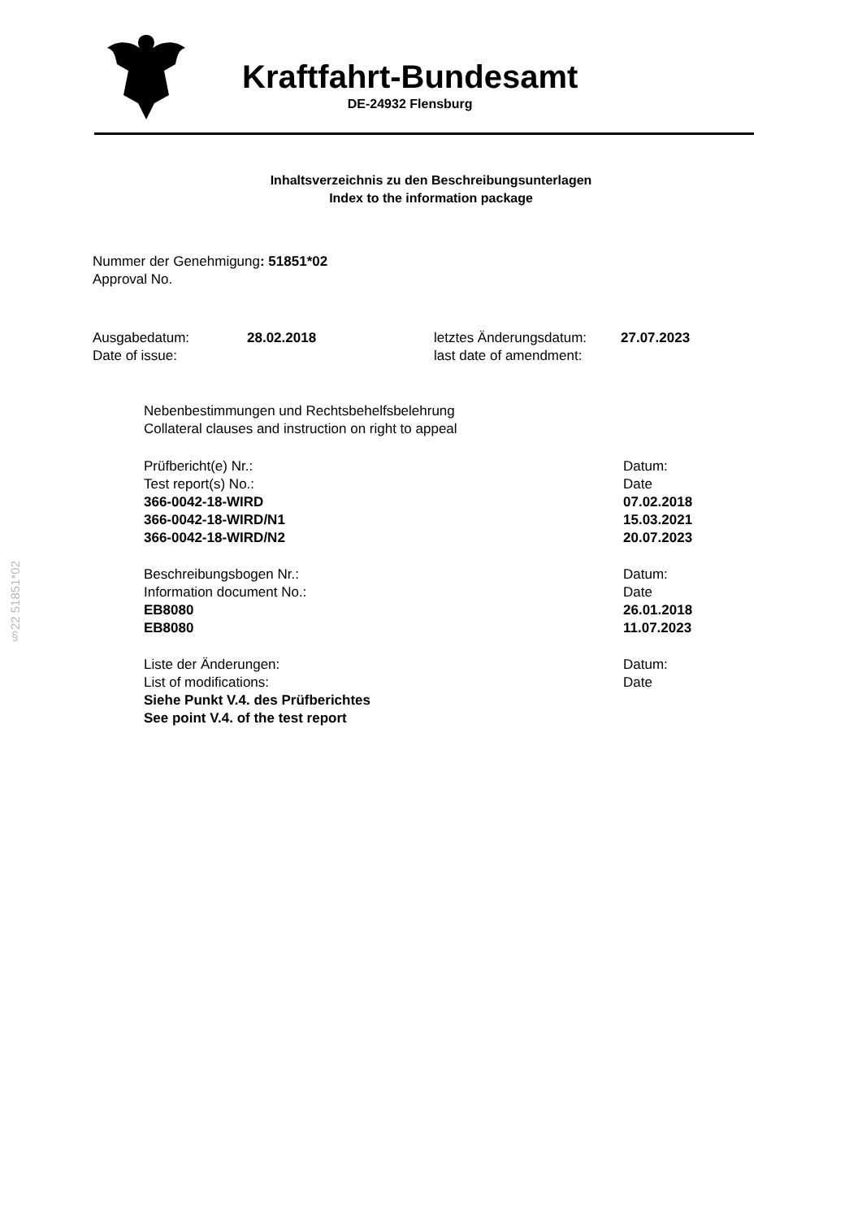Kraftfahrt-Bundesamt
DE-24932 Flensburg
Inhaltsverzeichnis zu den Beschreibungsunterlagen
Index to the information package
Nummer der Genehmigung: 51851*02
Approval No.
Ausgabedatum: 28.02.2018 letztes Änderungsdatum: 27.07.2023
Date of issue: last date of amendment:
Nebenbestimmungen und Rechtsbehelfsbelehrung
Collateral clauses and instruction on right to appeal
Prüfbericht(e) Nr.: Datum:
Test report(s) No.: Date
366-0042-18-WIRD 07.02.2018
366-0042-18-WIRD/N1 15.03.2021
366-0042-18-WIRD/N2 20.07.2023
Beschreibungsbogen Nr.: Datum:
Information document No.: Date
EB8080 26.01.2018
EB8080 11.07.2023
Liste der Änderungen: Datum:
List of modifications: Date
Siehe Punkt V.4. des Prüfberichtes
See point V.4. of the test report
§22 51851*02